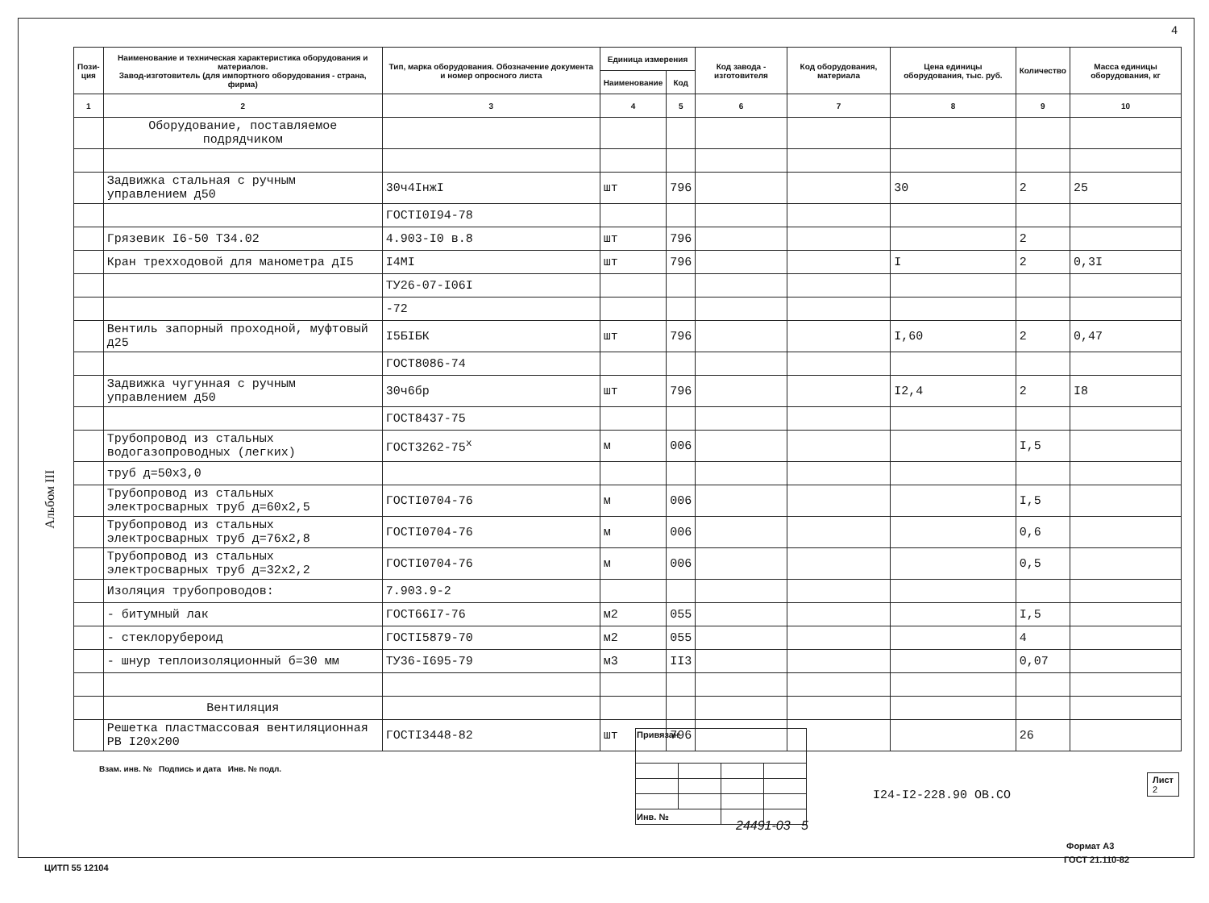4
Альбом III
| Пози- ция | Наименование и техническая характеристика оборудования и материалов. Завод-изготовитель (для импортного оборудования - страна, фирма) | Тип, марка оборудования. Обозначение документа и номер опросного листа | Единица измерения | | Код завода - изготовителя | Код оборудования, материала | Цена единицы оборудования, тыс. руб. | Количество | Масса единицы оборудования, кг |
| --- | --- | --- | --- | --- | --- | --- | --- | --- | --- |
| | | | Наименование | Код | | | | | |
| 1 | 2 | 3 | 4 | 5 | 6 | 7 | 8 | 9 | 10 |
| | Оборудование, поставляемое подрядчиком | | | | | | | | |
| | Задвижка стальная с ручным управлением д50 | 30ч4IнжI | шт | 796 | | | 30 | 2 | 25 |
| | | ГОСТI0I94-78 | | | | | | | |
| | Грязевик I6-50 Т34.02 | 4.903-I0 в.8 | шт | 796 | | | | 2 | |
| | Кран трехходовой для манометра дI5 | I4MI | шт | 796 | | | I | 2 | 0,3I |
| | | ТУ26-07-I06I | | | | | | | |
| | | -72 | | | | | | | |
| | Вентиль запорный проходной, муфтовый д25 | I5БIБК | шт | 796 | | | I,60 | 2 | 0,47 |
| | | ГОСТ8086-74 | | | | | | | |
| | Задвижка чугунная с ручным управлением д50 | 30ч6бр | шт | 796 | | | I2,4 | 2 | I8 |
| | | ГОСТ8437-75 | | | | | | | |
| | Трубопровод из стальных водогазопроводных (легких) | ГОСТ3262-75<sup>х</sup> | м | 006 | | | | I,5 | |
| | труб д=50х3,0 | | | | | | | | |
| | Трубопровод из стальных электросварных труб д=60х2,5 | ГОСТI0704-76 | м | 006 | | | | I,5 | |
| | Трубопровод из стальных электросварных труб д=76х2,8 | ГОСТI0704-76 | м | 006 | | | | 0,6 | |
| | Трубопровод из стальных электросварных труб д=32х2,2 | ГОСТI0704-76 | м | 006 | | | | 0,5 | |
| | Изоляция трубопроводов: | 7.903.9-2 | | | | | | | |
| | - битумный лак | ГОСТ66I7-76 | м2 | 055 | | | | I,5 | |
| | - стеклорубероид | ГОСТI5879-70 | м2 | 055 | | | | 4 | |
| | - шнур теплоизоляционный б=30 мм | ТУ36-I695-79 | м3 | II3 | | | | 0,07 | |
| | Вентиляция | | | | | | | | |
| | Решетка пластмассовая вентиляционная РВ I20х200 | ГОСТI3448-82 | шт | 796 | | | | 26 | |
| Привязан | | | |
| Инв. № | | | |
I24-I2-228.90 ОВ.СО
Лист
2
Взам. инв. № Подпись и дата Инв. № подл.
24491-03 5
Формат А3
ЦИТП 55 12104
ГОСТ 21.110-82